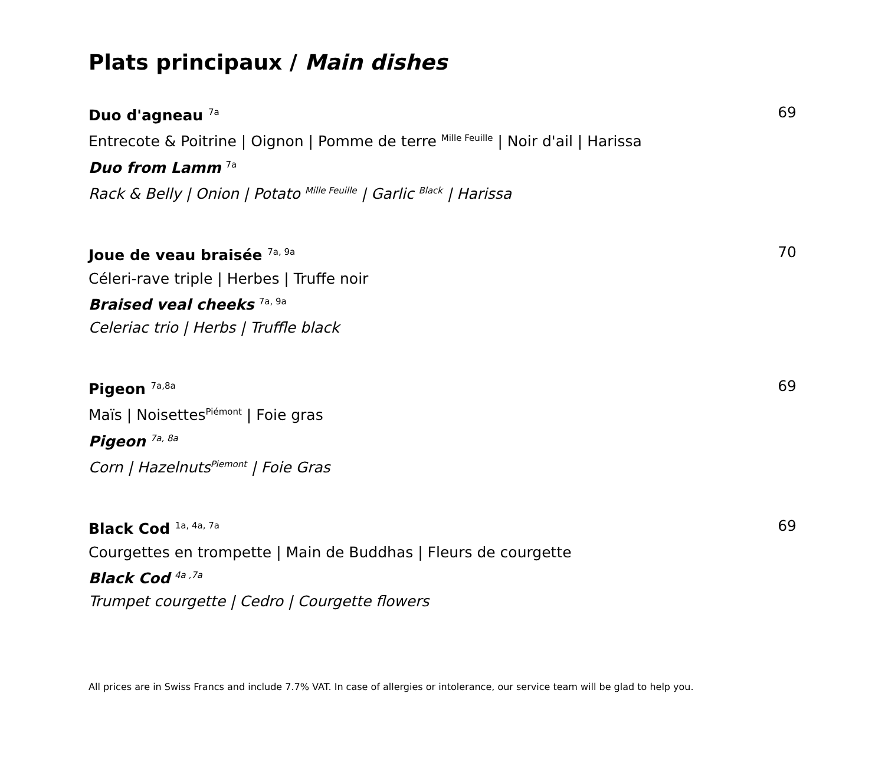Plats principaux / Main dishes
Duo d'agneau <sup>7a</sup> 69
Entrecote & Poitrine | Oignon | Pomme de terre <sup>Mille Feuille</sup> | Noir d'ail | Harissa
Duo from Lamm <sup>7a</sup>
Rack & Belly | Onion | Potato <sup>Mille Feuille</sup> | Garlic <sup>Black</sup> | Harissa
Joue de veau braisée <sup>7a, 9a</sup> 70
Céleri-rave triple | Herbes | Truffe noir
Braised veal cheeks <sup>7a, 9a</sup>
Celeriac trio | Herbs | Truffle black
Pigeon <sup>7a,8a</sup> 69
Maïs | Noisettes<sup>Piémont</sup> | Foie gras
Pigeon <sup>7a, 8a</sup>
Corn | Hazelnuts<sup>Piemont</sup> | Foie Gras
Black Cod <sup>1a, 4a, 7a</sup> 69
Courgettes en trompette | Main de Buddhas | Fleurs de courgette
Black Cod <sup>4a ,7a</sup>
Trumpet courgette | Cedro | Courgette flowers
All prices are in Swiss Francs and include 7.7% VAT. In case of allergies or intolerance, our service team will be glad to help you.